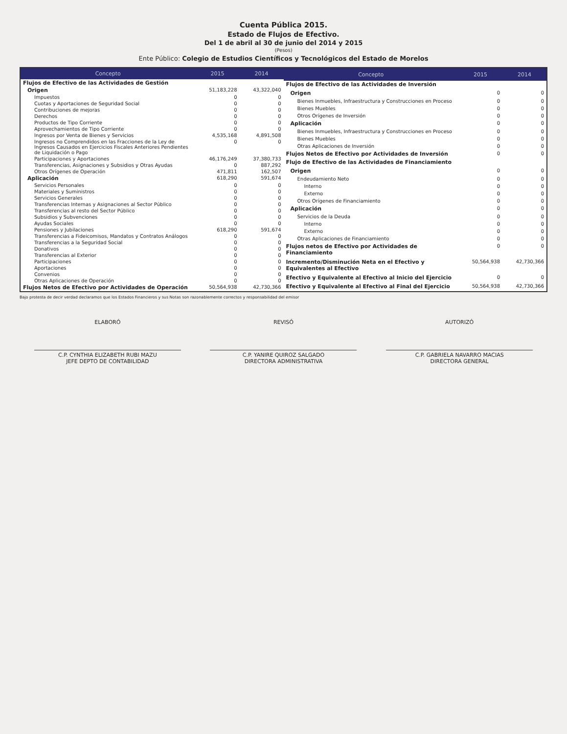Cuenta Pública 2015.
Estado de Flujos de Efectivo.
Del 1 de abril al 30 de junio del 2014 y 2015
(Pesos)
Ente Público: Colegio de Estudios Científicos y Tecnológicos del Estado de Morelos
| Concepto | 2015 | 2014 |
| --- | --- | --- |
| Flujos de Efectivo de las Actividades de Gestión | | |
| Origen | 51,183,228 | 43,322,040 |
| Impuestos | 0 | 0 |
| Cuotas y Aportaciones de Seguridad Social | 0 | 0 |
| Contribuciones de mejoras | 0 | 0 |
| Derechos | 0 | 0 |
| Productos de Tipo Corriente | 0 | 0 |
| Aprovechamientos de Tipo Corriente | 0 | 0 |
| Ingresos por Venta de Bienes y Servicios | 4,535,168 | 4,891,508 |
| Ingresos no Comprendidos en las Fracciones de la Ley de Ingresos Causados en Ejercicios Fiscales Anteriores Pendientes de Liquidación o Pago | 0 | 0 |
| Participaciones y Aportaciones | 46,176,249 | 37,380,733 |
| Transferencias, Asignaciones y Subsidios y Otras Ayudas | 0 | 887,292 |
| Otros Orígenes de Operación | 471,811 | 162,507 |
| Aplicación | 618,290 | 591,674 |
| Servicios Personales | 0 | 0 |
| Materiales y Suministros | 0 | 0 |
| Servicios Generales | 0 | 0 |
| Transferencias Internas y Asignaciones al Sector Público | 0 | 0 |
| Transferencias al resto del Sector Público | 0 | 0 |
| Subsidios y Subvenciones | 0 | 0 |
| Ayudas Sociales | 0 | 0 |
| Pensiones y Jubilaciones | 618,290 | 591,674 |
| Transferencias a Fideicomisos, Mandatos y Contratos Análogos | 0 | 0 |
| Transferencias a la Seguridad Social | 0 | 0 |
| Donativos | 0 | 0 |
| Transferencias al Exterior | 0 | 0 |
| Participaciones | 0 | 0 |
| Aportaciones | 0 | 0 |
| Convenios | 0 | 0 |
| Otras Aplicaciones de Operación | 0 | 0 |
| Flujos Netos de Efectivo por Actividades de Operación | 50,564,938 | 42,730,366 |
| Concepto | 2015 | 2014 |
| --- | --- | --- |
| Flujos de Efectivo de las Actividades de Inversión | | |
| Origen | 0 | 0 |
| Bienes Inmuebles, Infraestructura y Construcciones en Proceso | 0 | 0 |
| Bienes Muebles | 0 | 0 |
| Otros Orígenes de Inversión | 0 | 0 |
| Aplicación | 0 | 0 |
| Bienes Inmuebles, Infraestructura y Construcciones en Proceso | 0 | 0 |
| Bienes Muebles | 0 | 0 |
| Otras Aplicaciones de Inversión | 0 | 0 |
| Flujos Netos de Efectivo por Actividades de Inversión | 0 | 0 |
| Flujo de Efectivo de las Actividades de Financiamiento | | |
| Origen | 0 | 0 |
| Endeudamiento Neto | 0 | 0 |
| Interno | 0 | 0 |
| Externo | 0 | 0 |
| Otros Orígenes de Financiamiento | 0 | 0 |
| Aplicación | 0 | 0 |
| Servicios de la Deuda | 0 | 0 |
| Interno | 0 | 0 |
| Externo | 0 | 0 |
| Otras Aplicaciones de Financiamiento | 0 | 0 |
| Flujos netos de Efectivo por Actividades de Financiamiento | 0 | 0 |
| Incremento/Disminución Neta en el Efectivo y Equivalentes al Efectivo | 50,564,938 | 42,730,366 |
| Efectivo y Equivalente al Efectivo al Inicio del Ejercicio | 0 | 0 |
| Efectivo y Equivalente al Efectivo al Final del Ejercicio | 50,564,938 | 42,730,366 |
Bajo protesta de decir verdad declaramos que los Estados Financieros y sus Notas son razonablemente correctos y responsabilidad del emisor
ELABORÓ
C.P. CYNTHIA ELIZABETH RUBI MAZU
JEFE DEPTO DE CONTABILIDAD
REVISÓ
C.P. YANIRE QUIROZ SALGADO
DIRECTORA ADMINISTRATIVA
AUTORIZÓ
C.P. GABRIELA NAVARRO MACIAS
DIRECTORA GENERAL